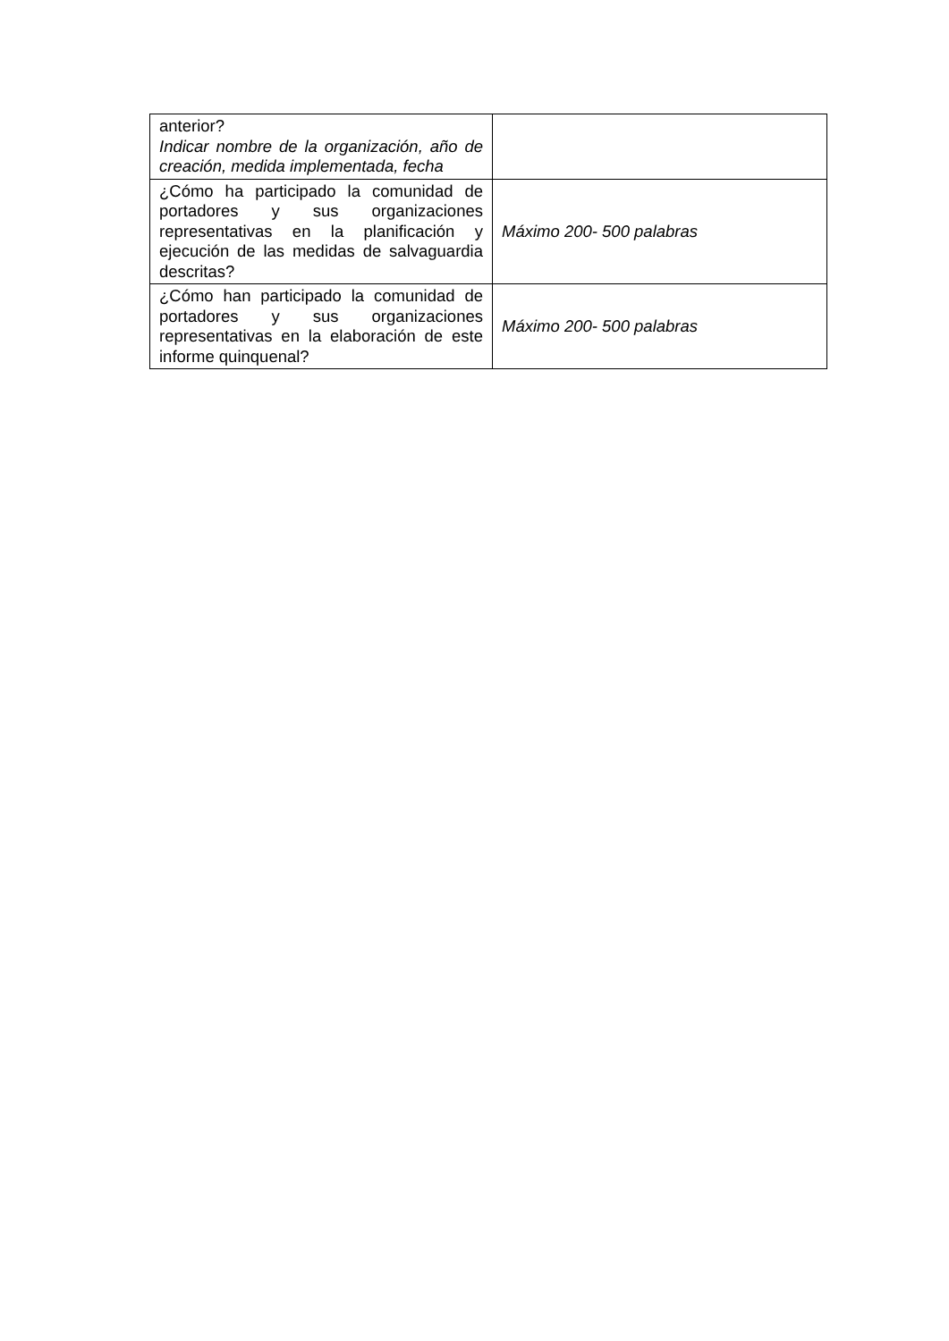| anterior? Indicar nombre de la organización, año de creación, medida implementada, fecha | |
| ¿Cómo ha participado la comunidad de portadores y sus organizaciones representativas en la planificación y ejecución de las medidas de salvaguardia descritas? | Máximo 200- 500 palabras |
| ¿Cómo han participado la comunidad de portadores y sus organizaciones representativas en la elaboración de este informe quinquenal? | Máximo 200- 500 palabras |